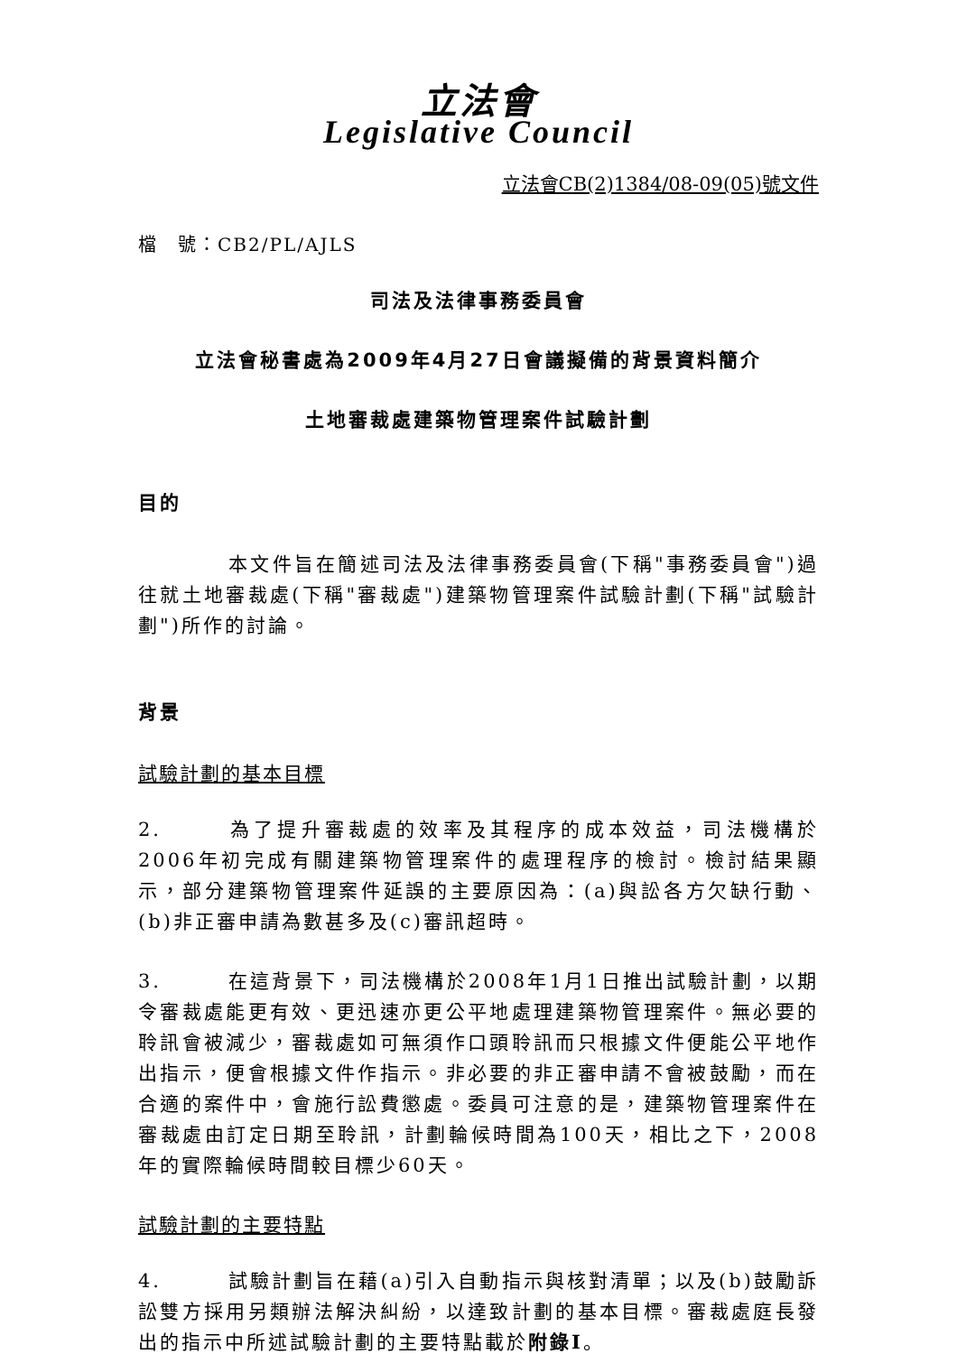立法會
Legislative Council
立法會CB(2)1384/08-09(05)號文件
檔　號：CB2/PL/AJLS
司法及法律事務委員會
立法會秘書處為2009年4月27日會議擬備的背景資料簡介
土地審裁處建築物管理案件試驗計劃
目的
本文件旨在簡述司法及法律事務委員會(下稱"事務委員會")過往就土地審裁處(下稱"審裁處")建築物管理案件試驗計劃(下稱"試驗計劃")所作的討論。
背景
試驗計劃的基本目標
2. 為了提升審裁處的效率及其程序的成本效益，司法機構於2006年初完成有關建築物管理案件的處理程序的檢討。檢討結果顯示，部分建築物管理案件延誤的主要原因為：(a)與訟各方欠缺行動、(b)非正審申請為數甚多及(c)審訊超時。
3. 在這背景下，司法機構於2008年1月1日推出試驗計劃，以期令審裁處能更有效、更迅速亦更公平地處理建築物管理案件。無必要的聆訊會被減少，審裁處如可無須作口頭聆訊而只根據文件便能公平地作出指示，便會根據文件作指示。非必要的非正審申請不會被鼓勵，而在合適的案件中，會施行訟費懲處。委員可注意的是，建築物管理案件在審裁處由訂定日期至聆訊，計劃輪候時間為100天，相比之下，2008年的實際輪候時間較目標少60天。
試驗計劃的主要特點
4. 試驗計劃旨在藉(a)引入自動指示與核對清單；以及(b)鼓勵訴訟雙方採用另類辦法解決糾紛，以達致計劃的基本目標。審裁處庭長發出的指示中所述試驗計劃的主要特點載於附錄I。